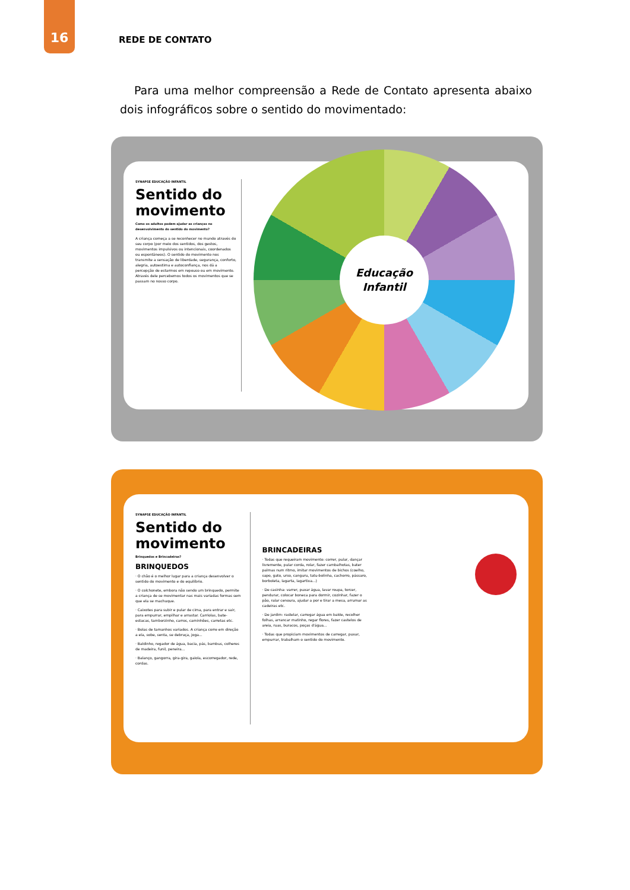16
REDE DE CONTATO
Para uma melhor compreensão a Rede de Contato apresenta abaixo dois infográficos sobre o sentido do movimentado:
SYNAPSE EDUCAÇÃO INFANTIL
Sentido do movimento
Como os adultos podem ajudar as crianças no desenvolvimento do sentido do movimento?
A criança começa a se reconhecer no mundo através do seu corpo (por meio dos sentidos, dos gestos, movimentos impulsivos ou intencionais, coordenados ou espontâneos). O sentido do movimento nos transmite a sensação de liberdade, segurança, conforto, alegria, autoestima e autoconfiança, nos dá a percepção de estarmos em repouso ou em movimento. Através dele percebemos todos os movimentos que se passam no nosso corpo.
Educação
Infantil
SYNAPSE EDUCAÇÃO INFANTIL
Sentido do movimento
Brinquedos e Brincadeiras?
BRINQUEDOS
· O chão é o melhor lugar para a criança desenvolver o sentido do movimento e do equilíbrio.
· O colchonete, embora não sendo um brinquedo, permite a criança de se movimentar nas mais variadas formas sem que ela se machuque.
· Caixotes para subir e pular de cima, para entrar e sair, para empurrar, empilhar e arrastar. Carriolas, bate-estacas, tamborzinho, carros, caminhões, carretas etc.
· Bolas de tamanhos variados. A criança corre em direção a ela, sobe, senta, se debruça, joga...
· Baldinho, regador de água, bacia, pás, bambus, colheres de madeira, funil, peneira...
· Balanço, gangorra, gira-gira, gaiola, escorregador, rede, cordas.
BRINCADEIRAS
· Todas que requeiram movimento: correr, pular, dançar livremente, pular corda, rolar, fazer cambalhotas, bater palmas num ritmo, imitar movimentos de bichos (coelho, sapo, gato, urso, canguru, tatu-bolinha, cachorro, pássaro, borboleta, lagarta, lagartixa...)
· De casinha: varrer, puxar água, lavar roupa, torcer, pendurar, colocar boneca para dormir, cozinhar, fazer o pão, ralar cenoura, ajudar a por e tirar a mesa, arrumar as cadeiras etc.
· De jardim: rastelar, carregar água em balde, recolher folhas, arrancar matinho, regar flores, fazer castelos de areia, ruas, buracos, poças d'água...
· Todas que propiciam movimentos de carregar, puxar, empurrar, trabalham o sentido do movimento.